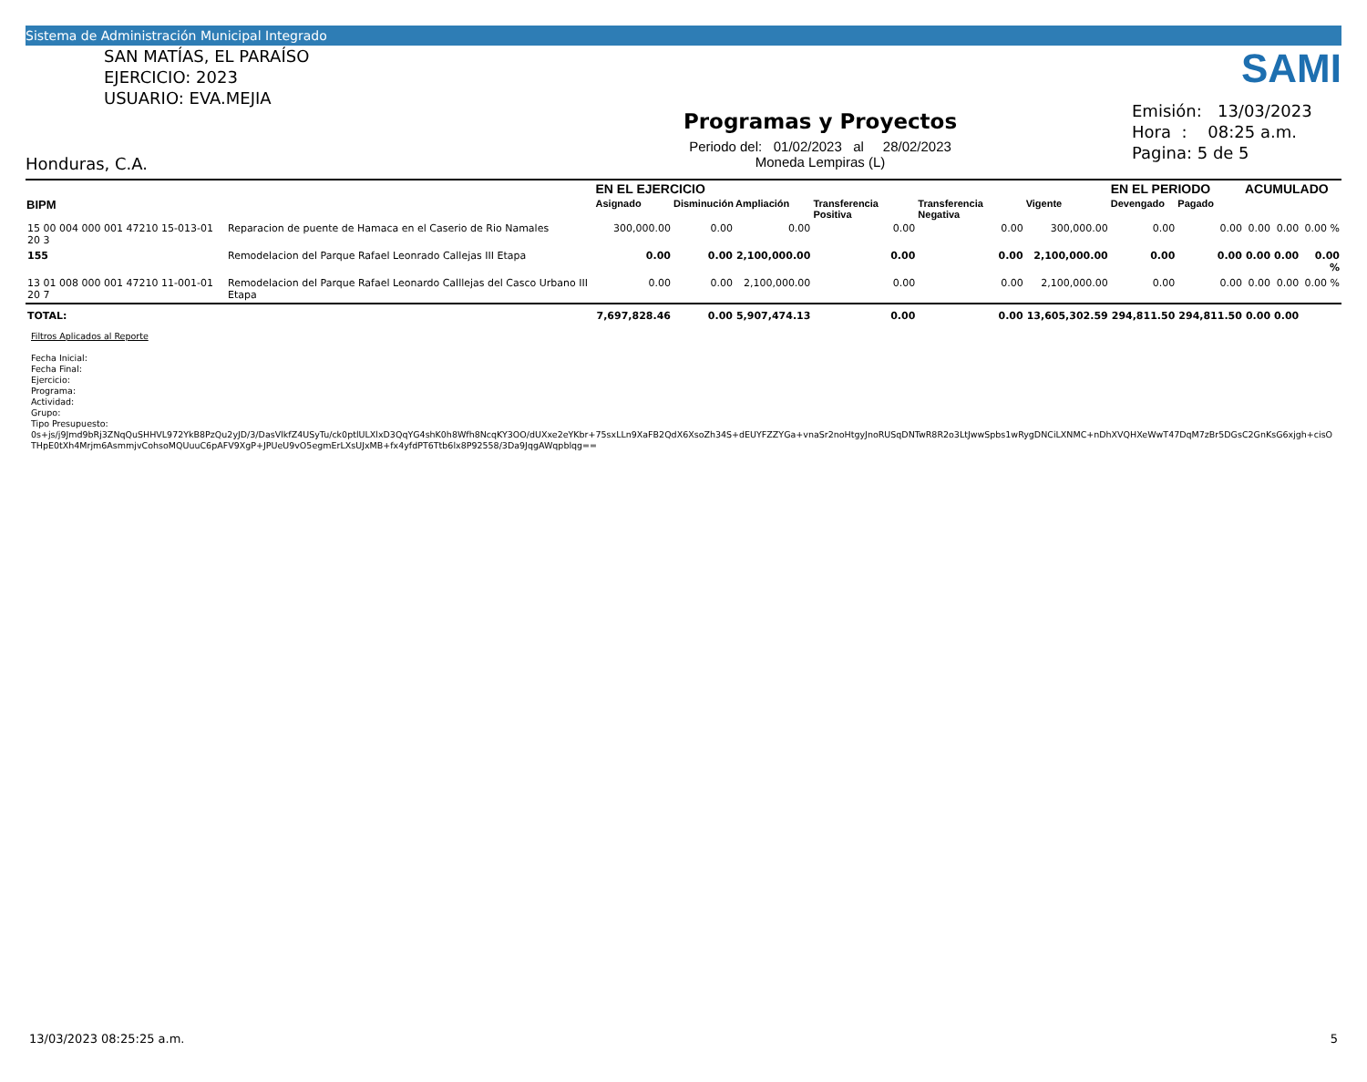Sistema de Administración Municipal Integrado
SAN MATÍAS, EL PARAÍSO
EJERCICIO: 2023
USUARIO: EVA.MEJIA
Honduras, C.A.
Programas y Proyectos
Periodo del: 01/02/2023 al 28/02/2023
Moneda Lempiras (L)
SAMI
Emisión: 13/03/2023
Hora : 08:25 a.m.
Pagina: 5 de 5
| | | EN EL EJERCICIO | | | | | | EN EL PERIODO | | ACUMULADO | | |
| --- | --- | --- | --- | --- | --- | --- | --- | --- | --- | --- | --- | --- |
| BIPM | | Asignado | Disminución | Ampliación | Transferencia Positiva | Transferencia Negativa | Vigente | Devengado | Pagado | | | |
| 15 00 004 000 001 47210 15-013-01 20 3 | Reparacion de puente de Hamaca en el Caserio de Rio Namales | 300,000.00 | 0.00 | 0.00 | 0.00 | 0.00 | 300,000.00 | 0.00 | 0.00 | 0.00 | 0.00 | 0.00 % |
| 155 | Remodelacion del Parque Rafael Leonrado Callejas III Etapa | 0.00 | 0.00 | 2,100,000.00 | 0.00 | 0.00 | 2,100,000.00 | 0.00 | 0.00 | 0.00 | 0.00 | 0.00 % |
| 13 01 008 000 001 47210 11-001-01 20 7 | Remodelacion del Parque Rafael Leonardo Calllejas del Casco Urbano III Etapa | 0.00 | 0.00 | 2,100,000.00 | 0.00 | 0.00 | 2,100,000.00 | 0.00 | 0.00 | 0.00 | 0.00 | 0.00 % |
| TOTAL: | | 7,697,828.46 | 0.00 | 5,907,474.13 | 0.00 | 0.00 | 13,605,302.59 | 294,811.50 | 294,811.50 | 0.00 | 0.00 | |
Filtros Aplicados al Reporte
Fecha Inicial:
Fecha Final:
Ejercicio:
Programa:
Actividad:
Grupo:
Tipo Presupuesto:
0s+js/j9Jmd9bRj3ZNqQuSHHVL972YkB8PzQu2yJD/3/DasVlkfZ4USyTu/ck0ptlULXlxD3QqYG4shK0h8Wfh8NcqKY3OO/dUXxe2eYKbr+75sxLLn9XaFB2QdX6XsoZh34S+dEUYFZZYGa+vnaSr2noHtgyJnoRUSqDNTwR8R2o3LtJwwSpbs1wRygDNCiLXNMC+nDhXVQHXeWwT47DqM7zBr5DGsC2GnKsG6xjgh+cisO
THpE0tXh4Mrjm6AsmmjvCohsoMQUuuC6pAFV9XgP+JPUeU9vO5egmErLXsUJxMB+fx4yfdPT6Ttb6lx8P92558/3Da9JqgAWqpblqg==
13/03/2023 08:25:25 a.m. 5